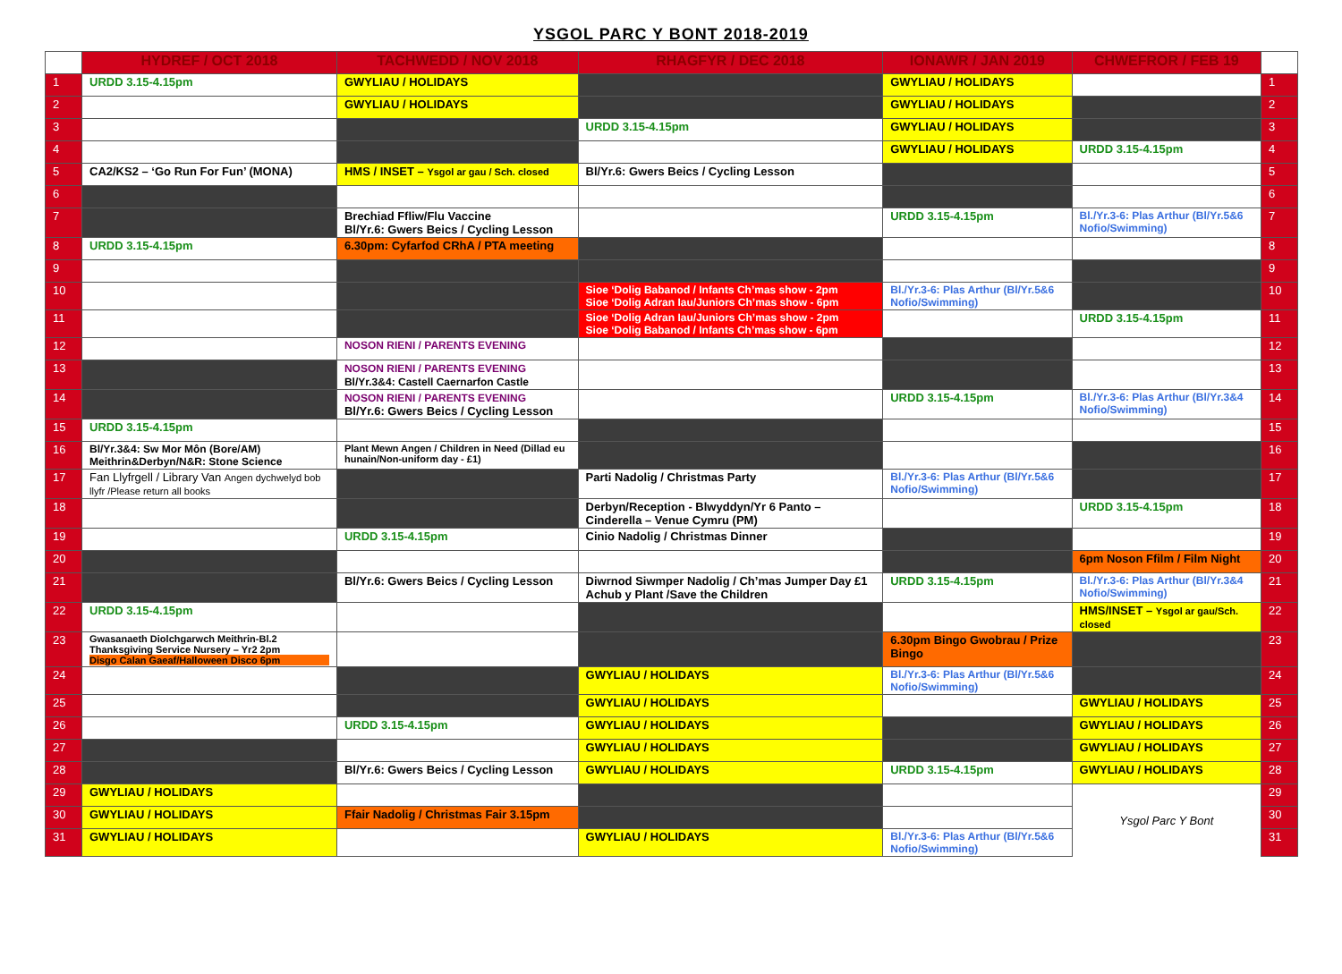YSGOL PARC Y BONT 2018-2019
| | HYDREF / OCT 2018 | TACHWEDD / NOV 2018 | RHAGFYR / DEC 2018 | IONAWR / JAN 2019 | CHWEFROR / FEB 19 | |
| --- | --- | --- | --- | --- | --- | --- |
| 1 | URDD 3.15-4.15pm | GWYLIAU / HOLIDAYS | | GWYLIAU / HOLIDAYS | | 1 |
| 2 | | GWYLIAU / HOLIDAYS | | GWYLIAU / HOLIDAYS | | 2 |
| 3 | | | URDD 3.15-4.15pm | GWYLIAU / HOLIDAYS | | 3 |
| 4 | | | | GWYLIAU / HOLIDAYS | URDD 3.15-4.15pm | 4 |
| 5 | CA2/KS2 – ‘Go Run For Fun’ (MONA) | HMS / INSET – Ysgol ar gau / Sch. closed | Bl/Yr.6: Gwers Beics / Cycling Lesson | | | 5 |
| 6 | | | | | | 6 |
| 7 | | Brechiad Ffliw/Flu Vaccine Bl/Yr.6: Gwers Beics / Cycling Lesson | | URDD 3.15-4.15pm | Bl./Yr.3-6: Plas Arthur (Bl/Yr.5&6 Nofio/Swimming) | 7 |
| 8 | URDD 3.15-4.15pm | 6.30pm: Cyfarfod CRhA / PTA meeting | | | | 8 |
| 9 | | | | | | 9 |
| 10 | | | Sioe ‘Dolig Babanod / Infants Ch’mas show - 2pm Sioe ‘Dolig Adran Iau/Juniors Ch’mas show - 6pm | Bl./Yr.3-6: Plas Arthur (Bl/Yr.5&6 Nofio/Swimming) | | 10 |
| 11 | | | Sioe ‘Dolig Adran Iau/Juniors Ch’mas show - 2pm Sioe ‘Dolig Babanod / Infants Ch’mas show - 6pm | | URDD 3.15-4.15pm | 11 |
| 12 | | NOSON RIENI / PARENTS EVENING | | | | 12 |
| 13 | | NOSON RIENI / PARENTS EVENING Bl/Yr.3&4: Castell Caernarfon Castle | | | | 13 |
| 14 | | NOSON RIENI / PARENTS EVENING Bl/Yr.6: Gwers Beics / Cycling Lesson | | URDD 3.15-4.15pm | Bl./Yr.3-6: Plas Arthur (Bl/Yr.3&4 Nofio/Swimming) | 14 |
| 15 | URDD 3.15-4.15pm | | | | | 15 |
| 16 | Bl/Yr.3&4: Sw Mor Môn (Bore/AM) Meithrin&Derbyn/N&R: Stone Science | Plant Mewn Angen / Children in Need (Dillad eu hunain/Non-uniform day - £1) | | | | 16 |
| 17 | Fan Llyfrgell / Library Van Angen dychwelyd bob llyfr /Please return all books | | Parti Nadolig / Christmas Party | Bl./Yr.3-6: Plas Arthur (Bl/Yr.5&6 Nofio/Swimming) | | 17 |
| 18 | | | Derbyn/Reception - Blwyddyn/Yr 6 Panto – Cinderella – Venue Cymru (PM) | | URDD 3.15-4.15pm | 18 |
| 19 | | URDD 3.15-4.15pm | Cinio Nadolig / Christmas Dinner | | | 19 |
| 20 | | | | | 6pm Noson Ffilm / Film Night | 20 |
| 21 | | Bl/Yr.6: Gwers Beics / Cycling Lesson | Diwrnod Siwmper Nadolig / Ch’mas Jumper Day £1 Achub y Plant /Save the Children | URDD 3.15-4.15pm | Bl./Yr.3-6: Plas Arthur (Bl/Yr.3&4 Nofio/Swimming) | 21 |
| 22 | URDD 3.15-4.15pm | | | | HMS/INSET – Ysgol ar gau/Sch. closed | 22 |
| 23 | Gwasanaeth Diolchgarwch Meithrin-Bl.2 Thanksgiving Service Nursery – Yr2 2pm Disgo Calan Gaeaf/Halloween Disco 6pm | | | 6.30pm Bingo Gwobrau / Prize Bingo | | 23 |
| 24 | | | GWYLIAU / HOLIDAYS | Bl./Yr.3-6: Plas Arthur (Bl/Yr.5&6 Nofio/Swimming) | | 24 |
| 25 | | | GWYLIAU / HOLIDAYS | | GWYLIAU / HOLIDAYS | 25 |
| 26 | | URDD 3.15-4.15pm | GWYLIAU / HOLIDAYS | | GWYLIAU / HOLIDAYS | 26 |
| 27 | | | GWYLIAU / HOLIDAYS | | GWYLIAU / HOLIDAYS | 27 |
| 28 | | Bl/Yr.6: Gwers Beics / Cycling Lesson | GWYLIAU / HOLIDAYS | URDD 3.15-4.15pm | GWYLIAU / HOLIDAYS | 28 |
| 29 | GWYLIAU / HOLIDAYS | | | | Ysgol Parc Y Bont | 29 |
| 30 | GWYLIAU / HOLIDAYS | Ffair Nadolig / Christmas Fair 3.15pm | | | | 30 |
| 31 | GWYLIAU / HOLIDAYS | | GWYLIAU / HOLIDAYS | Bl./Yr.3-6: Plas Arthur (Bl/Yr.5&6 Nofio/Swimming) | | 31 |